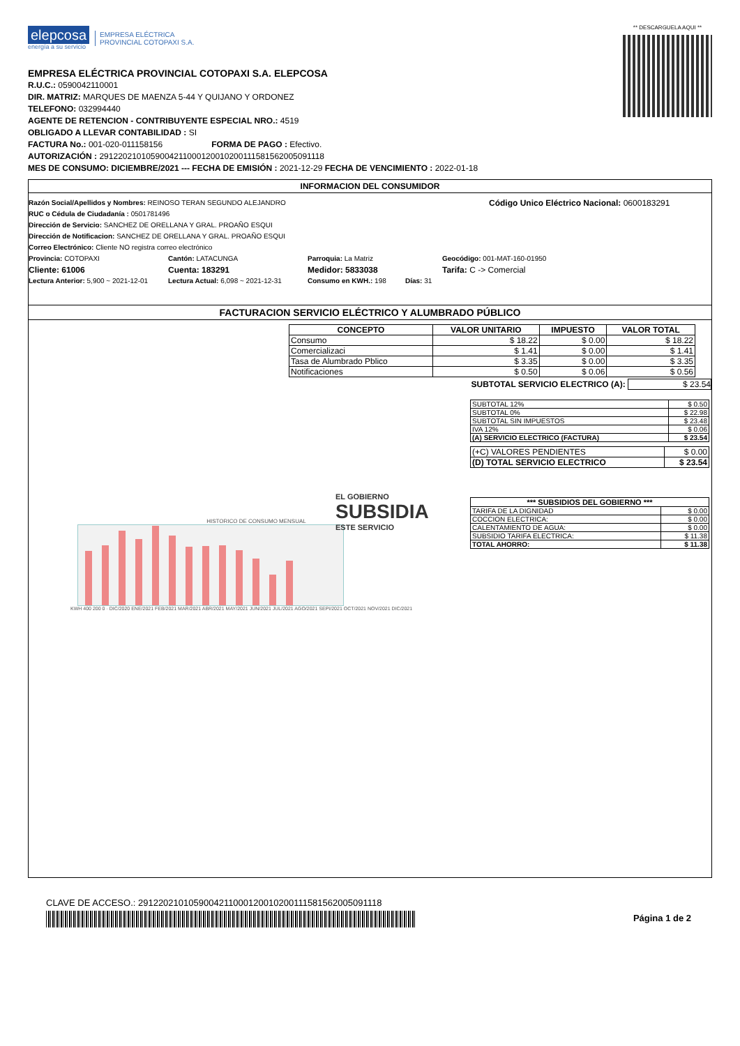elepcosa
energía a su servicio
EMPRESA ELÉCTRICA
PROVINCIAL COTOPAXI S.A.
** DESCARGUELA AQUI **
EMPRESA ELÉCTRICA PROVINCIAL COTOPAXI S.A. ELEPCOSA
R.U.C.: 0590042110001
DIR. MATRIZ: MARQUES DE MAENZA 5-44 Y QUIJANO Y ORDONEZ
TELEFONO: 032994440
AGENTE DE RETENCION - CONTRIBUYENTE ESPECIAL NRO.: 4519
OBLIGADO A LLEVAR CONTABILIDAD : SI
FACTURA No.: 001-020-011158156 FORMA DE PAGO : Efectivo.
AUTORIZACIÓN : 2912202101059004211000120010200111581562005091118
MES DE CONSUMO: DICIEMBRE/2021 --- FECHA DE EMISIÓN : 2021-12-29 FECHA DE VENCIMIENTO : 2022-01-18
INFORMACION DEL CONSUMIDOR
Razón Social/Apellidos y Nombres: REINOSO TERAN SEGUNDO ALEJANDRO Código Unico Eléctrico Nacional: 0600183291
RUC o Cédula de Ciudadanía : 0501781496
Dirección de Servicio: SANCHEZ DE ORELLANA Y GRAL. PROAÑO ESQUI
Dirección de Notificacion: SANCHEZ DE ORELLANA Y GRAL. PROAÑO ESQUI
Correo Electrónico: Cliente NO registra correo electrónico
Provincia: COTOPAXI Cantón: LATACUNGA Parroquia: La Matriz Geocódigo: 001-MAT-160-01950
Cliente: 61006 Cuenta: 183291 Medidor: 5833038 Tarifa: C -> Comercial
Lectura Anterior: 5,900 ~ 2021-12-01 Lectura Actual: 6,098 ~ 2021-12-31 Consumo en KWH.: 198 Días: 31
FACTURACION SERVICIO ELÉCTRICO Y ALUMBRADO PÚBLICO
| CONCEPTO | VALOR UNITARIO | IMPUESTO | VALOR TOTAL |
| --- | --- | --- | --- |
| Consumo | $ 18.22 | $ 0.00 | $ 18.22 |
| Comercializaci | $ 1.41 | $ 0.00 | $ 1.41 |
| Tasa de Alumbrado Pblico | $ 3.35 | $ 0.00 | $ 3.35 |
| Notificaciones | $ 0.50 | $ 0.06 | $ 0.56 |
SUBTOTAL SERVICIO ELECTRICO (A): $ 23.54
HISTORICO DE CONSUMO MENSUAL
KWH 400 200 0 · DIC/2020 ENE/2021 FEB/2021 MAR/2021 ABR/2021 MAY/2021 JUN/2021 JUL/2021 AGO/2021 SEPI/2021 OCT/2021 NOV/2021 DIC/2021
EL GOBIERNO
SUBSIDIA
ESTE SERVICIO
| SUBTOTAL 12% | $ 0.50 |
| SUBTOTAL 0% | $ 22.98 |
| SUBTOTAL SIN IMPUESTOS | $ 23.48 |
| IVA 12% | $ 0.06 |
| (A) SERVICIO ELECTRICO (FACTURA) | $ 23.54 |
| (+C) VALORES PENDIENTES | $ 0.00 |
| (D) TOTAL SERVICIO ELECTRICO | $ 23.54 |
| *** SUBSIDIOS DEL GOBIERNO *** | |
| --- | --- |
| TARIFA DE LA DIGNIDAD | $ 0.00 |
| COCCION ELECTRICA: | $ 0.00 |
| CALENTAMIENTO DE AGUA: | $ 0.00 |
| SUBSIDIO TARIFA ELECTRICA: | $ 11.38 |
| TOTAL AHORRO: | $ 11.38 |
CLAVE DE ACCESO.: 2912202101059004211000120010200111581562005091118
Página 1 de 2